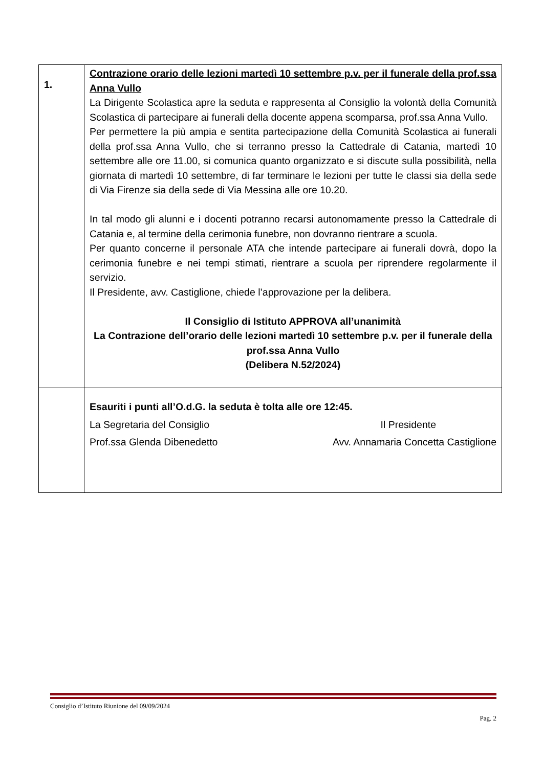| 1. | Contrazione orario delle lezioni martedì 10 settembre p.v. per il funerale della prof.ssa Anna Vullo La Dirigente Scolastica apre la seduta e rappresenta al Consiglio la volontà della Comunità Scolastica di partecipare ai funerali della docente appena scomparsa, prof.ssa Anna Vullo. Per permettere la più ampia e sentita partecipazione della Comunità Scolastica ai funerali della prof.ssa Anna Vullo, che si terranno presso la Cattedrale di Catania, martedì 10 settembre alle ore 11.00, si comunica quanto organizzato e si discute sulla possibilità, nella giornata di martedì 10 settembre, di far terminare le lezioni per tutte le classi sia della sede di Via Firenze sia della sede di Via Messina alle ore 10.20. In tal modo gli alunni e i docenti potranno recarsi autonomamente presso la Cattedrale di Catania e, al termine della cerimonia funebre, non dovranno rientrare a scuola. Per quanto concerne il personale ATA che intende partecipare ai funerali dovrà, dopo la cerimonia funebre e nei tempi stimati, rientrare a scuola per riprendere regolarmente il servizio. Il Presidente, avv. Castiglione, chiede l’approvazione per la delibera. Il Consiglio di Istituto APPROVA all’unanimità La Contrazione dell’orario delle lezioni martedì 10 settembre p.v. per il funerale della prof.ssa Anna Vullo (Delibera N.52/2024) |
| | Esauriti i punti all’O.d.G. la seduta è tolta alle ore 12:45. La Segretaria del Consiglio Il Presidente Prof.ssa Glenda Dibenedetto Avv. Annamaria Concetta Castiglione |
Consiglio d’Istituto Riunione del 09/09/2024
Pag. 2